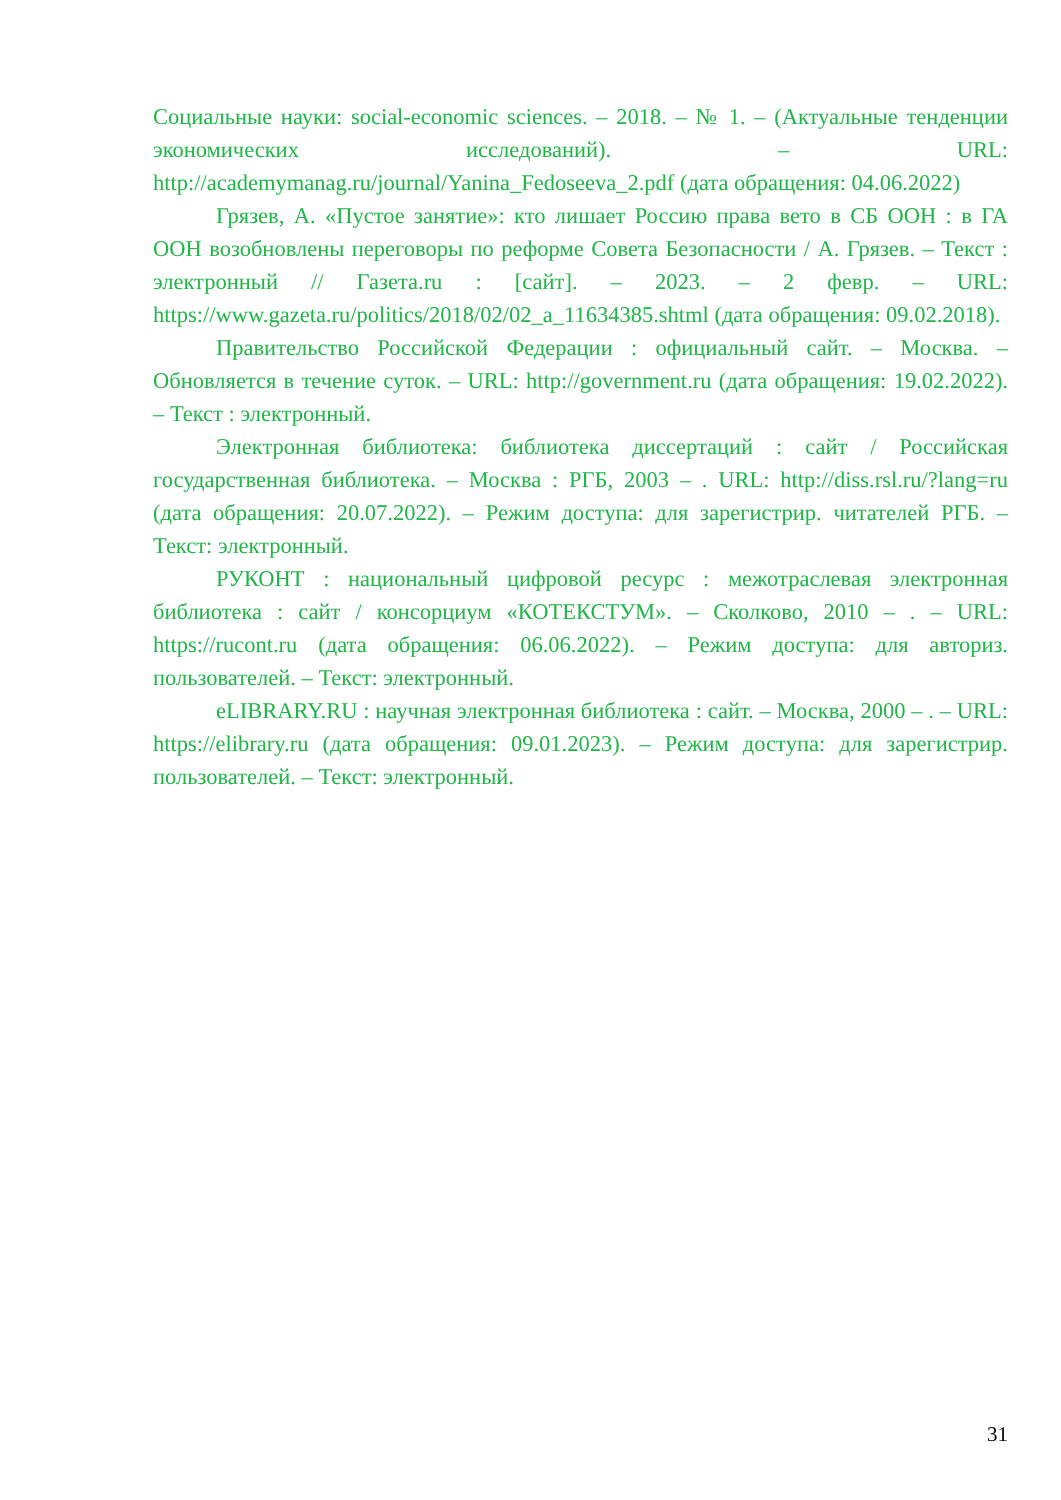Социальные науки: social-economic sciences. – 2018. – № 1. – (Актуальные тенденции экономических исследований). – URL: http://academymanag.ru/journal/Yanina_Fedoseeva_2.pdf (дата обращения: 04.06.2022)
Грязев, А. «Пустое занятие»: кто лишает Россию права вето в СБ ООН : в ГА ООН возобновлены переговоры по реформе Совета Безопасности / А. Грязев. – Текст : электронный // Газета.ru : [сайт]. – 2023. – 2 февр. – URL: https://www.gazeta.ru/politics/2018/02/02_a_11634385.shtml (дата обращения: 09.02.2018).
Правительство Российской Федерации : официальный сайт. – Москва. – Обновляется в течение суток. – URL: http://government.ru (дата обращения: 19.02.2022). – Текст : электронный.
Электронная библиотека: библиотека диссертаций : сайт / Российская государственная библиотека. – Москва : РГБ, 2003 – . URL: http://diss.rsl.ru/?lang=ru (дата обращения: 20.07.2022). – Режим доступа: для зарегистрир. читателей РГБ. – Текст: электронный.
РУКОНТ : национальный цифровой ресурс : межотраслевая электронная библиотека : сайт / консорциум «КОТЕКСТУМ». – Сколково, 2010 – . – URL: https://rucont.ru (дата обращения: 06.06.2022). – Режим доступа: для авториз. пользователей. – Текст: электронный.
eLIBRARY.RU : научная электронная библиотека : сайт. – Москва, 2000 – . – URL: https://elibrary.ru (дата обращения: 09.01.2023). – Режим доступа: для зарегистрир. пользователей. – Текст: электронный.
31